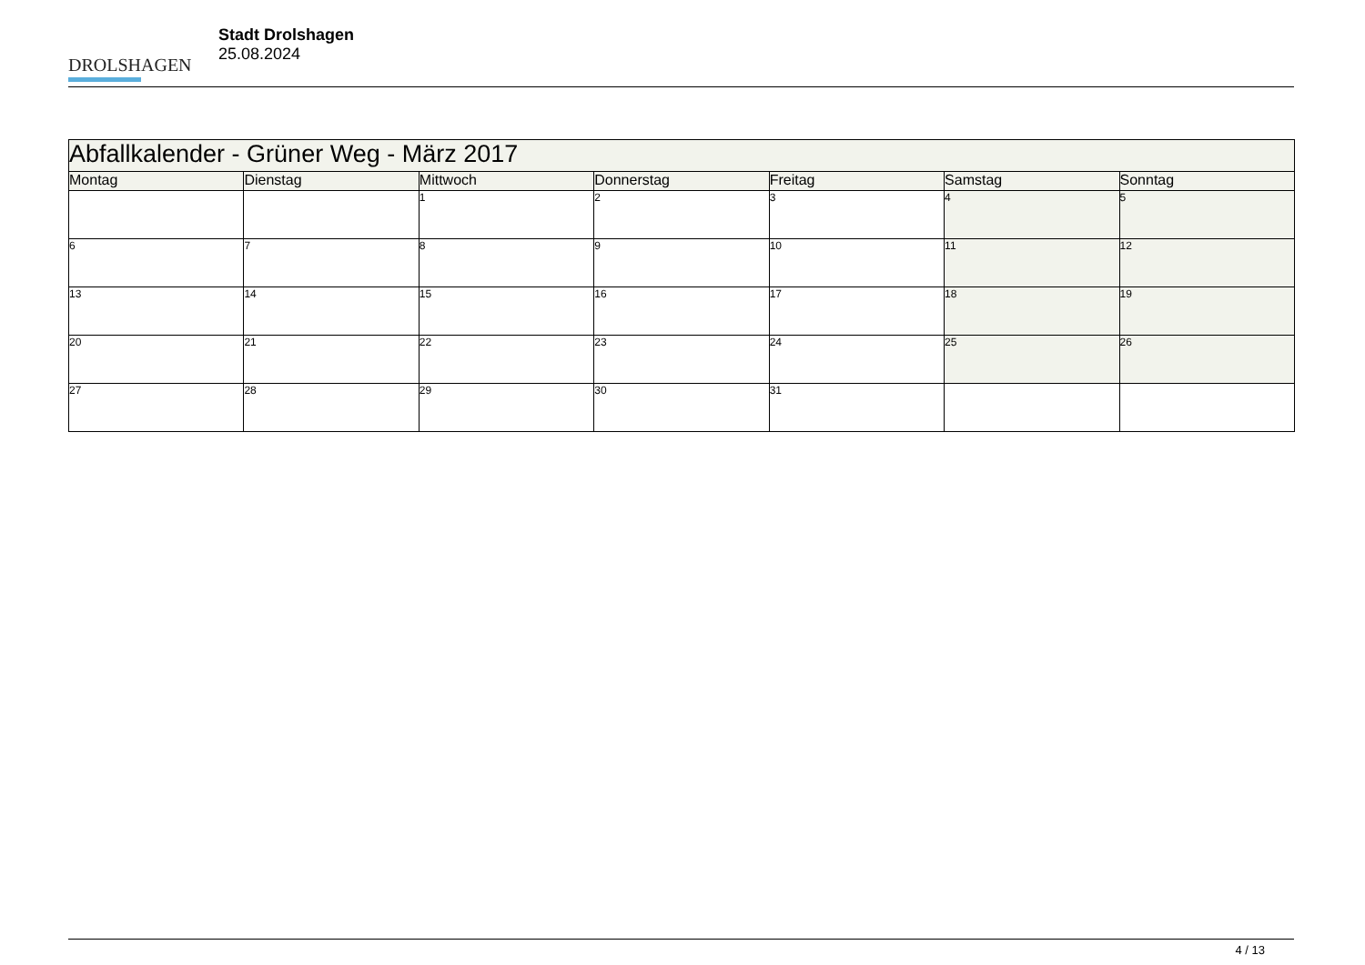DROLSHAGEN
Stadt Drolshagen
25.08.2024
| Abfallkalender - Grüner Weg - März 2017 | | | | | | |
| --- | --- | --- | --- | --- | --- | --- |
| Montag | Dienstag | Mittwoch | Donnerstag | Freitag | Samstag | Sonntag |
| | | 1 | 2 | 3 | 4 | 5 |
| 6 | 7 | 8 | 9 | 10 | 11 | 12 |
| 13 | 14 | 15 | 16 | 17 | 18 | 19 |
| 20 | 21 | 22 | 23 | 24 | 25 | 26 |
| 27 | 28 | 29 | 30 | 31 | | |
4 / 13